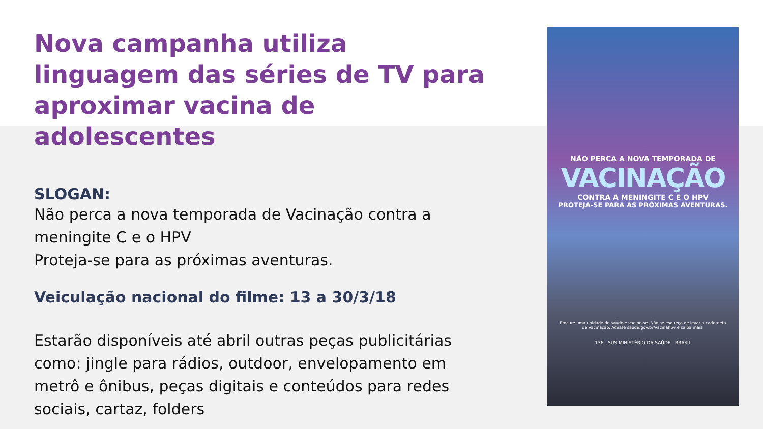Nova campanha utiliza linguagem das séries de TV para aproximar vacina de adolescentes
SLOGAN:
Não perca a nova temporada de Vacinação contra a meningite C e o HPV
Proteja-se para as próximas aventuras.
Veiculação nacional do filme: 13 a 30/3/18
Estarão disponíveis até abril outras peças publicitárias como: jingle para rádios, outdoor, envelopamento em metrô e ônibus, peças digitais e conteúdos para redes sociais, cartaz, folders
NÃO PERCA A NOVA TEMPORADA DE
VACINAÇÃO
CONTRA A MENINGITE C E O HPV
PROTEJA-SE PARA AS PRÓXIMAS AVENTURAS.
Procure uma unidade de saúde e vacine-se. Não se esqueça de levar a caderneta de vacinação. Acesse saude.gov.br/vacinahpv e saiba mais.
136 SUS MINISTÉRIO DA SAÚDE BRASIL